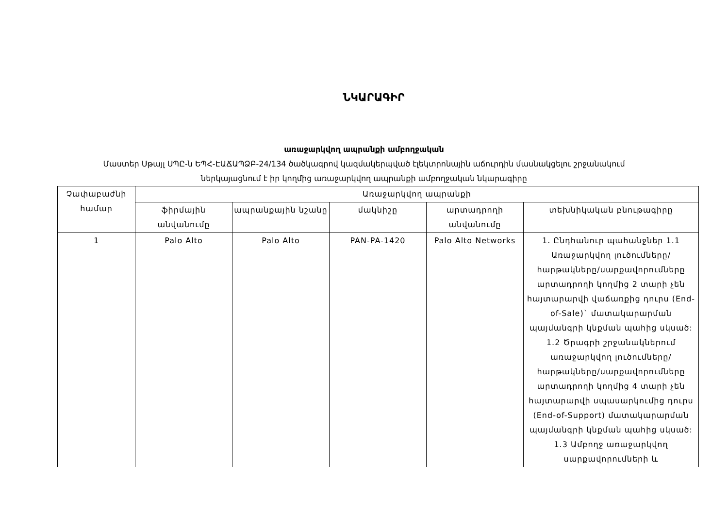ՆԿԱՐԱԳԻՐ
առաջարկվող ապրանքի ամբողջական
Մաստեր Սթայլ ՍՊԸ-ն ԵՊՀ-ԷԱՃԱՊՁԲ-24/134 ծածկագրով կազմակերպված էլեկտրոնային աճուրդին մասնակցելու շրջանակում
ներկայացնում է իր կողմից առաջարկվող ապրանքի ամբողջական նկարագիրը
| Չափաբաժնի համար | Առաջարկվող ապրանքի | | | | |
| --- | --- | --- | --- | --- | --- |
| | ֆիրմային անվանումը | ապրանքային նշանը | մակնիշը | արտադրողի անվանումը | տեխնիկական բնութագիրը |
| 1 | Palo Alto | Palo Alto | PAN-PA-1420 | Palo Alto Networks | 1. Ընդհանուր պահանջներ 1.1 Առաջարկվող լուծումները/հարթակները/սարքավորումները արտադրողի կողմից 2 տարի չեն հայտարարվի վաճառքից դուրս (End-of-Sale)` մատակարարման պայմանգրի կնքման պահից սկսած: 1.2 Ծրագրի շրջանակներում առաջարկվող լուծումները/հարթակները/սարքավորումները արտադրողի կողմից 4 տարի չեն հայտարարվի սպասարկումից դուրս (End-of-Support) մատակարարման պայմանգրի կնքման պահից սկսած: 1.3 Ամբողջ առաջարկվող սարքավորումների և |